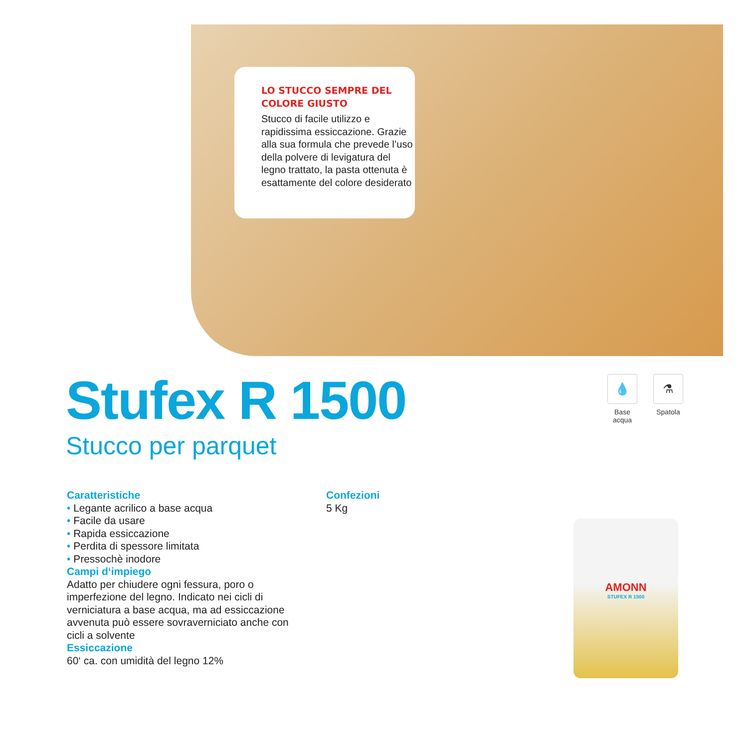LO STUCCO SEMPRE DEL
COLORE GIUSTO
Stucco di facile utilizzo e rapidissima essiccazione. Grazie alla sua formula che prevede l’uso della polvere di levigatura del legno trattato, la pasta ottenuta è esattamente del colore desiderato
Stufex R 1500
Stucco per parquet
💧
Base
acqua
⚗
Spatola
Caratteristiche
• Legante acrilico a base acqua
• Facile da usare
• Rapida essiccazione
• Perdita di spessore limitata
• Pressochè inodore
Campi d‘impiego
Adatto per chiudere ogni fessura, poro o imperfezione del legno. Indicato nei cicli di verniciatura a base acqua, ma ad essiccazione avvenuta può essere sovraverniciato anche con cicli a solvente
Essiccazione
60‘ ca. con umidità del legno 12%
Confezioni
5 Kg
AMONN
STUFEX R 1500